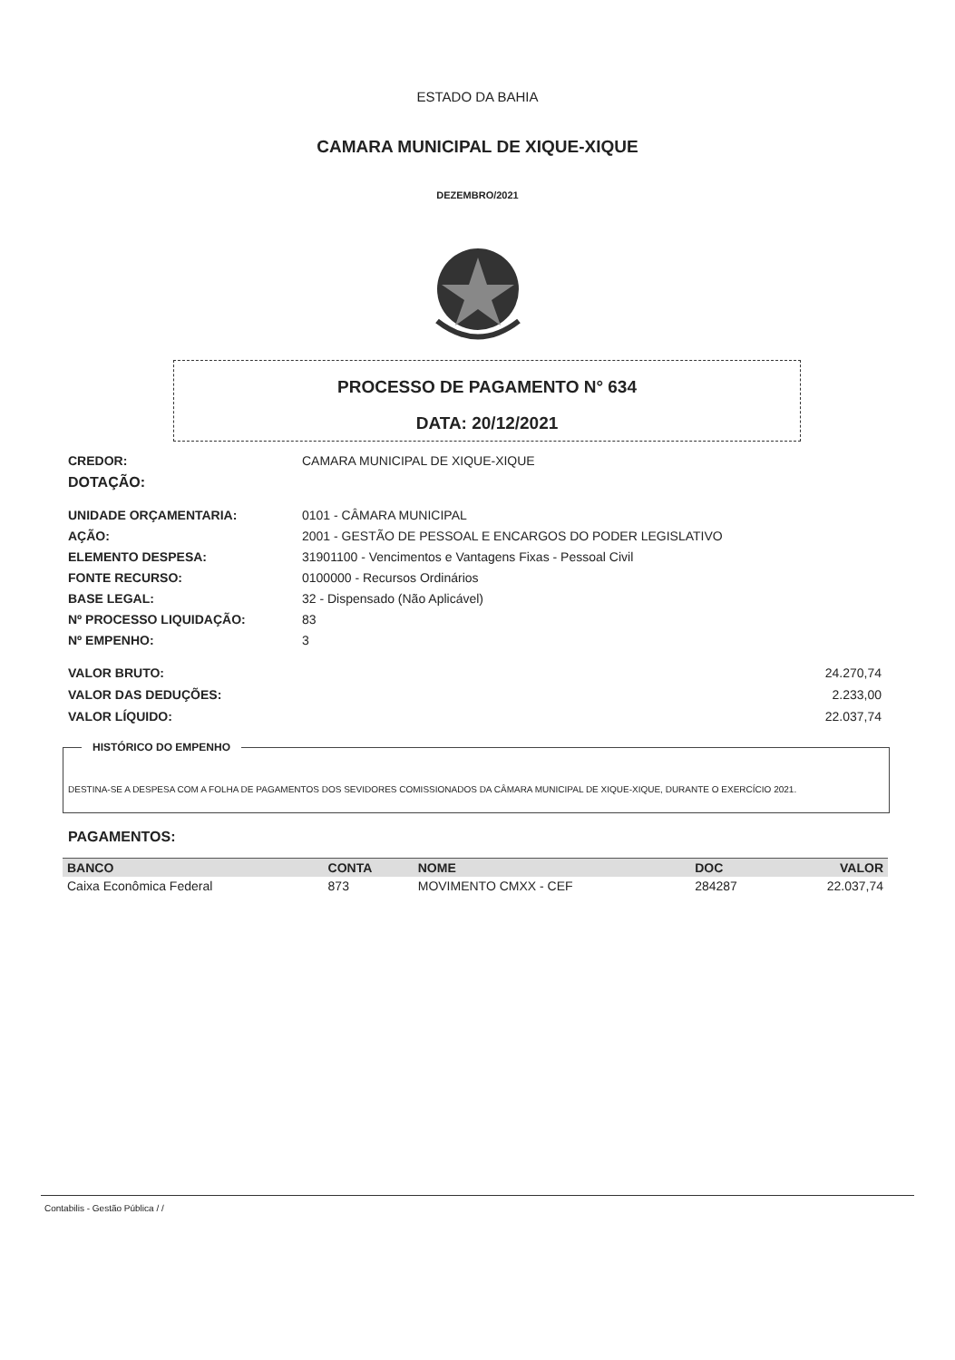ESTADO DA BAHIA
CAMARA MUNICIPAL DE XIQUE-XIQUE
DEZEMBRO/2021
PROCESSO DE PAGAMENTO N° 634
DATA: 20/12/2021
CREDOR: CAMARA MUNICIPAL DE XIQUE-XIQUE
DOTAÇÃO:
UNIDADE ORÇAMENTARIA: 0101 - CÂMARA MUNICIPAL
AÇÃO: 2001 - GESTÃO DE PESSOAL E ENCARGOS DO PODER LEGISLATIVO
ELEMENTO DESPESA: 31901100 - Vencimentos e Vantagens Fixas - Pessoal Civil
FONTE RECURSO: 0100000 - Recursos Ordinários
BASE LEGAL: 32 - Dispensado (Não Aplicável)
Nº PROCESSO LIQUIDAÇÃO: 83
Nº EMPENHO: 3
VALOR BRUTO: 24.270,74
VALOR DAS DEDUÇÕES: 2.233,00
VALOR LÍQUIDO: 22.037,74
HISTÓRICO DO EMPENHO
DESTINA-SE A DESPESA COM A FOLHA DE PAGAMENTOS DOS SEVIDORES COMISSIONADOS DA CÂMARA MUNICIPAL DE XIQUE-XIQUE, DURANTE O EXERCÍCIO 2021.
PAGAMENTOS:
| BANCO | CONTA | NOME | DOC | VALOR |
| --- | --- | --- | --- | --- |
| Caixa Econômica Federal | 873 | MOVIMENTO CMXX - CEF | 284287 | 22.037,74 |
Contabilis - Gestão Pública / /